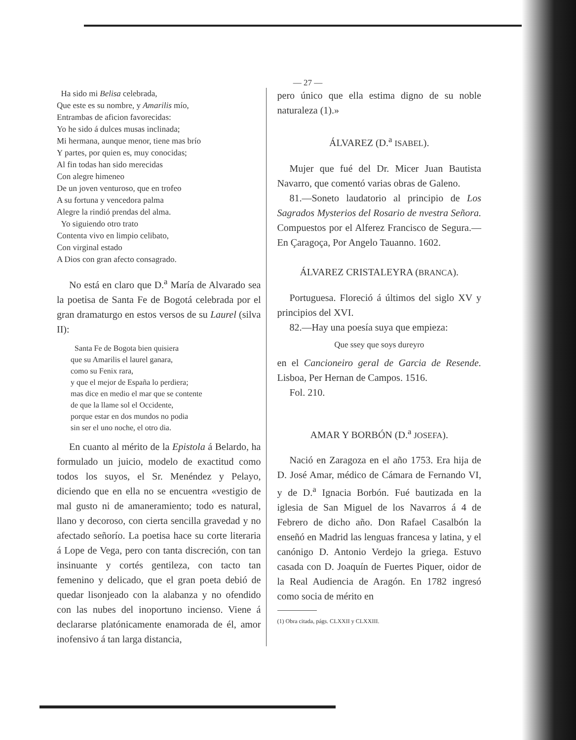— 27 —
Ha sido mi Belisa celebrada,
Que este es su nombre, y Amarilis mío,
Entrambas de aficion favorecidas:
Yo he sido á dulces musas inclinada;
Mi hermana, aunque menor, tiene mas brío
Y partes, por quien es, muy conocidas;
Al fin todas han sido merecidas
Con alegre himeneo
De un joven venturoso, que en trofeo
A su fortuna y vencedora palma
Alegre la rindió prendas del alma.
Yo siguiendo otro trato
Contenta vivo en limpio celibato,
Con virginal estado
A Dios con gran afecto consagrado.
No está en claro que D.<sup>a</sup> María de Alvarado sea la poetisa de Santa Fe de Bogotá celebrada por el gran dramaturgo en estos versos de su Laurel (silva II):
Santa Fe de Bogota bien quisiera
que su Amarilis el laurel ganara,
como su Fenix rara,
y que el mejor de España lo perdiera;
mas dice en medio el mar que se contente
de que la llame sol el Occidente,
porque estar en dos mundos no podia
sin ser el uno noche, el otro dia.
En cuanto al mérito de la Epistola á Belardo, ha formulado un juicio, modelo de exactitud como todos los suyos, el Sr. Menéndez y Pelayo, diciendo que en ella no se encuentra «vestigio de mal gusto ni de amaneramiento; todo es natural, llano y decoroso, con cierta sencilla gravedad y no afectado señorío. La poetisa hace su corte literaria á Lope de Vega, pero con tanta discreción, con tan insinuante y cortés gentileza, con tacto tan femenino y delicado, que el gran poeta debió de quedar lisonjeado con la alabanza y no ofendido con las nubes del inoportuno incienso. Viene á declararse platónicamente enamorada de él, amor inofensivo á tan larga distancia,
pero único que ella estima digno de su noble naturaleza (1).»
ÁLVAREZ (D.<sup>a</sup> ISABEL).
Mujer que fué del Dr. Micer Juan Bautista Navarro, que comentó varias obras de Galeno.
81.—Soneto laudatorio al principio de Los Sagrados Mysterios del Rosario de nvestra Señora. Compuestos por el Alferez Francisco de Segura.—En Çaragoça, Por Angelo Tauanno. 1602.
ÁLVAREZ CRISTALEYRA (BRANCA).
Portuguesa. Floreció á últimos del siglo XV y principios del XVI.
82.—Hay una poesía suya que empieza:
Que ssey que soys dureyro
en el Cancioneiro geral de Garcia de Resende. Lisboa, Per Hernan de Campos. 1516.
Fol. 210.
AMAR Y BORBÓN (D.<sup>a</sup> JOSEFA).
Nació en Zaragoza en el año 1753. Era hija de D. José Amar, médico de Cámara de Fernando VI, y de D.<sup>a</sup> Ignacia Borbón. Fué bautizada en la iglesia de San Miguel de los Navarros á 4 de Febrero de dicho año. Don Rafael Casalbón la enseñó en Madrid las lenguas francesa y latina, y el canónigo D. Antonio Verdejo la griega. Estuvo casada con D. Joaquín de Fuertes Piquer, oidor de la Real Audiencia de Aragón. En 1782 ingresó como socia de mérito en
(1) Obra citada, págs. CLXXII y CLXXIII.